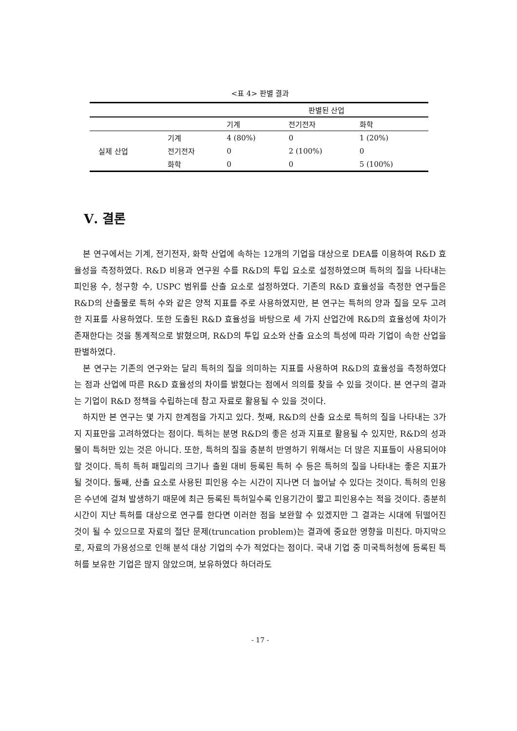<표 4> 판별 결과
| | | 판별된 산업 | | |
| --- | --- | --- | --- | --- |
| | | 기계 | 전기전자 | 화학 |
| 실제 산업 | 기계 | 4 (80%) | 0 | 1 (20%) |
| | 전기전자 | 0 | 2 (100%) | 0 |
| | 화학 | 0 | 0 | 5 (100%) |
Ⅴ. 결론
본 연구에서는 기계, 전기전자, 화학 산업에 속하는 12개의 기업을 대상으로 DEA를 이용하여 R&D 효율성을 측정하였다. R&D 비용과 연구원 수를 R&D의 투입 요소로 설정하였으며 특허의 질을 나타내는 피인용 수, 청구항 수, USPC 범위를 산출 요소로 설정하였다. 기존의 R&D 효율성을 측정한 연구들은 R&D의 산출물로 특허 수와 같은 양적 지표를 주로 사용하였지만, 본 연구는 특허의 양과 질을 모두 고려한 지표를 사용하였다. 또한 도출된 R&D 효율성을 바탕으로 세 가지 산업간에 R&D의 효율성에 차이가 존재한다는 것을 통계적으로 밝혔으며, R&D의 투입 요소와 산출 요소의 특성에 따라 기업이 속한 산업을 판별하였다.
본 연구는 기존의 연구와는 달리 특허의 질을 의미하는 지표를 사용하여 R&D의 효율성을 측정하였다는 점과 산업에 따른 R&D 효율성의 차이를 밝혔다는 점에서 의의를 찾을 수 있을 것이다. 본 연구의 결과는 기업이 R&D 정책을 수립하는데 참고 자료로 활용될 수 있을 것이다.
하지만 본 연구는 몇 가지 한계점을 가지고 있다. 첫째, R&D의 산출 요소로 특허의 질을 나타내는 3가지 지표만을 고려하였다는 점이다. 특허는 분명 R&D의 좋은 성과 지표로 활용될 수 있지만, R&D의 성과물이 특허만 있는 것은 아니다. 또한, 특허의 질을 충분히 반영하기 위해서는 더 많은 지표들이 사용되어야 할 것이다. 특히 특허 패밀리의 크기나 출원 대비 등록된 특허 수 등은 특허의 질을 나타내는 좋은 지표가 될 것이다. 둘째, 산출 요소로 사용된 피인용 수는 시간이 지나면 더 늘어날 수 있다는 것이다. 특허의 인용은 수년에 걸쳐 발생하기 때문에 최근 등록된 특허일수록 인용기간이 짧고 피인용수는 적을 것이다. 충분히 시간이 지난 특허를 대상으로 연구를 한다면 이러한 점을 보완할 수 있겠지만 그 결과는 시대에 뒤떨어진 것이 될 수 있으므로 자료의 절단 문제(truncation problem)는 결과에 중요한 영향을 미친다. 마지막으로, 자료의 가용성으로 인해 분석 대상 기업의 수가 적었다는 점이다. 국내 기업 중 미국특허청에 등록된 특허를 보유한 기업은 많지 않았으며, 보유하였다 하더라도
- 17 -